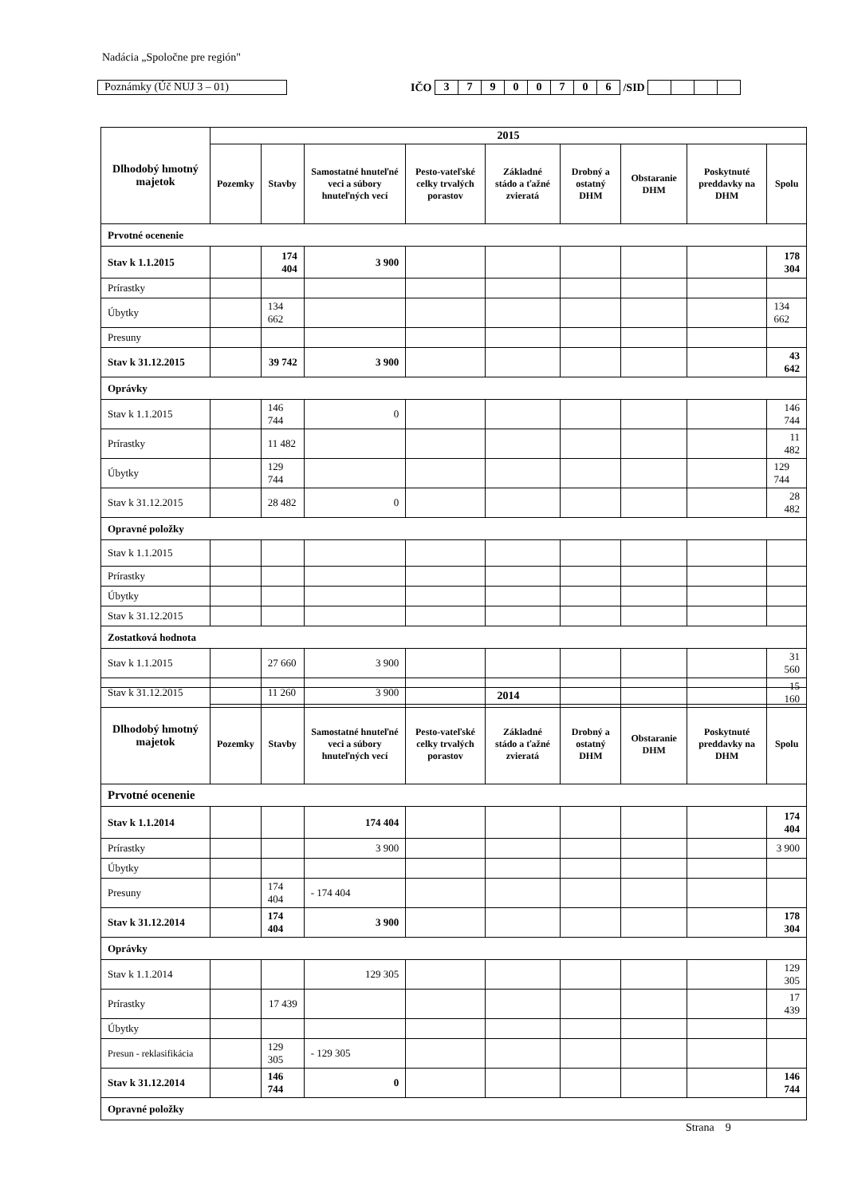Nadácia „Spoločne pre región"
Poznámky (Úč NUJ 3 – 01)
IČO 3 7900706 /SID
| Dlhodobý hmotný majetok | 2015 | | | | | | | | |
| --- | --- | --- | --- | --- | --- | --- | --- | --- | --- |
| | Pozemky | Stavby | Samostatné hnuteľné veci a súbory hnuteľných vecí | Pesto-vateľské celky trvalých porastov | Základné stádo a ťažné zvieratá | Drobný a ostatný DHM | Obstaranie DHM | Poskytnuté preddavky na DHM | Spolu |
| Prvotné ocenenie | | | | | | | | | |
| Stav k 1.1.2015 | | 174 404 | 3 900 | | | | | | 178 304 |
| Prírastky | | | | | | | | | |
| Úbytky | | 134 662 | | | | | | | 134 662 |
| Presuny | | | | | | | | | |
| Stav k 31.12.2015 | | 39 742 | 3 900 | | | | | | 43 642 |
| Oprávky | | | | | | | | | |
| Stav k 1.1.2015 | | 146 744 | 0 | | | | | | 146 744 |
| Prírastky | | 11 482 | | | | | | | 11 482 |
| Úbytky | | 129 744 | | | | | | | 129 744 |
| Stav k 31.12.2015 | | 28 482 | 0 | | | | | | 28 482 |
| Opravné položky | | | | | | | | | |
| Stav k 1.1.2015 | | | | | | | | | |
| Prírastky | | | | | | | | | |
| Úbytky | | | | | | | | | |
| Stav k 31.12.2015 | | | | | | | | | |
| Zostatková hodnota | | | | | | | | | |
| Stav k 1.1.2015 | | 27 660 | 3 900 | | | | | | 31 560 |
| Stav k 31.12.2015 | | 11 260 | 3 900 | | | | | | 15 160 |
| Dlhodobý hmotný majetok | 2014 | | | | | | | | |
| --- | --- | --- | --- | --- | --- | --- | --- | --- | --- |
| | Pozemky | Stavby | Samostatné hnuteľné veci a súbory hnuteľných vecí | Pesto-vateľské celky trvalých porastov | Základné stádo a ťažné zvieratá | Drobný a ostatný DHM | Obstaranie DHM | Poskytnuté preddavky na DHM | Spolu |
| Prvotné ocenenie | | | | | | | | | |
| Stav k 1.1.2014 | | | 174 404 | | | | | | 174 404 |
| Prírastky | | | 3 900 | | | | | | 3 900 |
| Úbytky | | | | | | | | | |
| Presuny | | 174 404 | - 174 404 | | | | | | |
| Stav k 31.12.2014 | | 174 404 | 3 900 | | | | | | 178 304 |
| Oprávky | | | | | | | | | |
| Stav k 1.1.2014 | | | 129 305 | | | | | | 129 305 |
| Prírastky | | 17 439 | | | | | | | 17 439 |
| Úbytky | | | | | | | | | |
| Presun - reklasifikácia | | 129 305 | - 129 305 | | | | | | |
| Stav k 31.12.2014 | | 146 744 | 0 | | | | | | 146 744 |
| Opravné položky | | | | | | | | | |
Strana 9